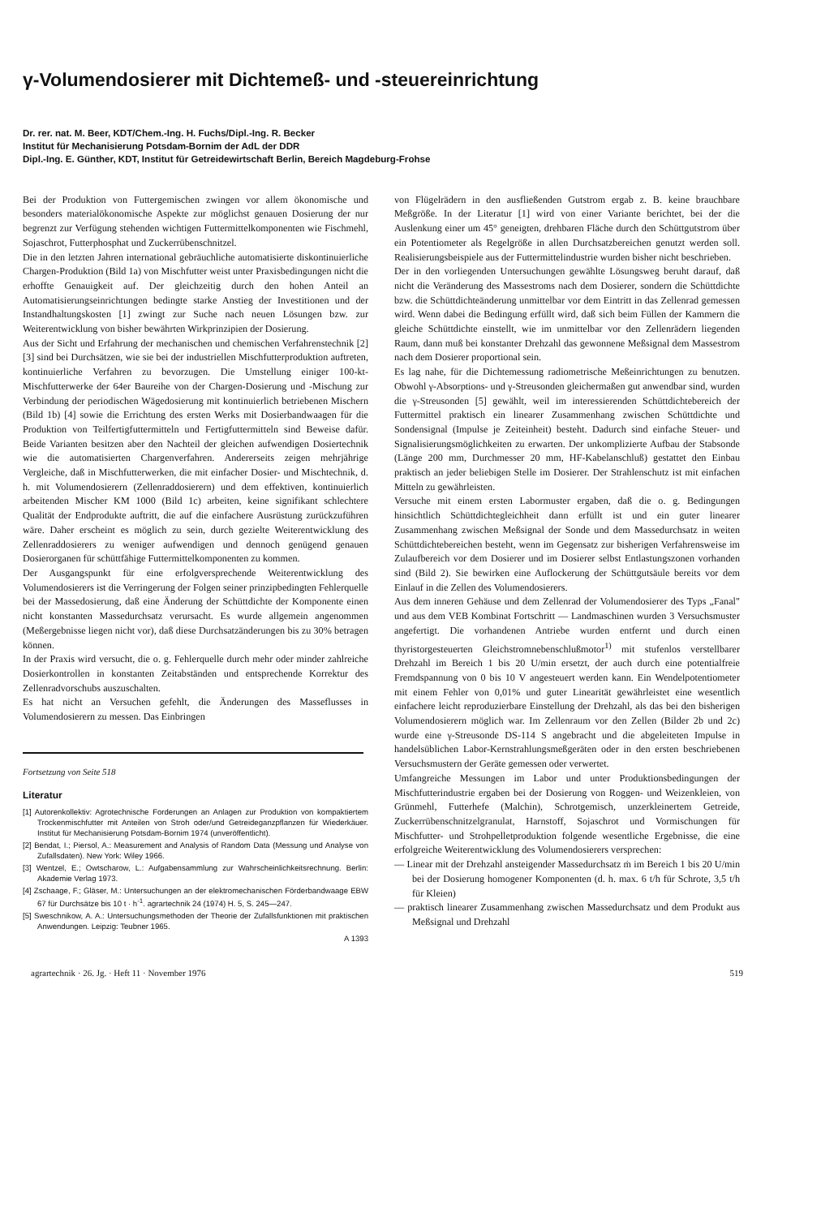γ-Volumendosierer mit Dichtemeß- und -steuereinrichtung
Dr. rer. nat. M. Beer, KDT/Chem.-Ing. H. Fuchs/Dipl.-Ing. R. Becker
Institut für Mechanisierung Potsdam-Bornim der AdL der DDR
Dipl.-Ing. E. Günther, KDT, Institut für Getreidewirtschaft Berlin, Bereich Magdeburg-Frohse
Bei der Produktion von Futtergemischen zwingen vor allem ökonomische und besonders materialökonomische Aspekte zur möglichst genauen Dosierung der nur begrenzt zur Verfügung stehenden wichtigen Futtermittelkomponenten wie Fischmehl, Sojaschrot, Futterphosphat und Zuckerrübenschnitzel.
Die in den letzten Jahren international gebräuchliche automatisierte diskontinuierliche Chargen-Produktion (Bild 1a) von Mischfutter weist unter Praxisbedingungen nicht die erhoffte Genauigkeit auf. Der gleichzeitig durch den hohen Anteil an Automatisierungseinrichtungen bedingte starke Anstieg der Investitionen und der Instandhaltungskosten [1] zwingt zur Suche nach neuen Lösungen bzw. zur Weiterentwicklung von bisher bewährten Wirkprinzipien der Dosierung.
Aus der Sicht und Erfahrung der mechanischen und chemischen Verfahrenstechnik [2] [3] sind bei Durchsätzen, wie sie bei der industriellen Mischfutterproduktion auftreten, kontinuierliche Verfahren zu bevorzugen. Die Umstellung einiger 100-kt-Mischfutterwerke der 64er Baureihe von der Chargen-Dosierung und -Mischung zur Verbindung der periodischen Wägedosierung mit kontinuierlich betriebenen Mischern (Bild 1b) [4] sowie die Errichtung des ersten Werks mit Dosierbandwaagen für die Produktion von Teilfertigfuttermitteln und Fertigfuttermitteln sind Beweise dafür. Beide Varianten besitzen aber den Nachteil der gleichen aufwendigen Dosiertechnik wie die automatisierten Chargenverfahren. Andererseits zeigen mehrjährige Vergleiche, daß in Mischfutterwerken, die mit einfacher Dosier- und Mischtechnik, d. h. mit Volumendosierern (Zellenraddosierern) und dem effektiven, kontinuierlich arbeitenden Mischer KM 1000 (Bild 1c) arbeiten, keine signifikant schlechtere Qualität der Endprodukte auftritt, die auf die einfachere Ausrüstung zurückzuführen wäre. Daher erscheint es möglich zu sein, durch gezielte Weiterentwicklung des Zellenraddosierers zu weniger aufwendigen und dennoch genügend genauen Dosierorganen für schüttfähige Futtermittelkomponenten zu kommen.
Der Ausgangspunkt für eine erfolgversprechende Weiterentwicklung des Volumendosierers ist die Verringerung der Folgen seiner prinzipbedingten Fehlerquelle bei der Massedosierung, daß eine Änderung der Schüttdichte der Komponente einen nicht konstanten Massedurchsatz verursacht. Es wurde allgemein angenommen (Meßergebnisse liegen nicht vor), daß diese Durchsatzänderungen bis zu 30% betragen können.
In der Praxis wird versucht, die o. g. Fehlerquelle durch mehr oder minder zahlreiche Dosierkontrollen in konstanten Zeitabständen und entsprechende Korrektur des Zellenradvorschubs auszuschalten.
Es hat nicht an Versuchen gefehlt, die Änderungen des Masseflusses in Volumendosierern zu messen. Das Einbringen
Fortsetzung von Seite 518
Literatur
[1] Autorenkollektiv: Agrotechnische Forderungen an Anlagen zur Produktion von kompaktiertem Trockenmischfutter mit Anteilen von Stroh oder/und Getreideganzpflanzen für Wiederkäuer. Institut für Mechanisierung Potsdam-Bornim 1974 (unveröffentlicht).
[2] Bendat, I.; Piersol, A.: Measurement and Analysis of Random Data (Messung und Analyse von Zufallsdaten). New York: Wiley 1966.
[3] Wentzel, E.; Owtscharow, L.: Aufgabensammlung zur Wahrscheinlichkeitsrechnung. Berlin: Akademie Verlag 1973.
[4] Zschaage, F.; Gläser, M.: Untersuchungen an der elektromechanischen Förderbandwaage EBW 67 für Durchsätze bis 10 t · h<sup>-1</sup>. agrartechnik 24 (1974) H. 5, S. 245—247.
[5] Sweschnikow, A. A.: Untersuchungsmethoden der Theorie der Zufallsfunktionen mit praktischen Anwendungen. Leipzig: Teubner 1965.
A 1393
von Flügelrädern in den ausfließenden Gutstrom ergab z. B. keine brauchbare Meßgröße. In der Literatur [1] wird von einer Variante berichtet, bei der die Auslenkung einer um 45° geneigten, drehbaren Fläche durch den Schüttgutstrom über ein Potentiometer als Regelgröße in allen Durchsatzbereichen genutzt werden soll. Realisierungsbeispiele aus der Futtermittelindustrie wurden bisher nicht beschrieben.
Der in den vorliegenden Untersuchungen gewählte Lösungsweg beruht darauf, daß nicht die Veränderung des Massestroms nach dem Dosierer, sondern die Schüttdichte bzw. die Schüttdichteänderung unmittelbar vor dem Eintritt in das Zellenrad gemessen wird. Wenn dabei die Bedingung erfüllt wird, daß sich beim Füllen der Kammern die gleiche Schüttdichte einstellt, wie im unmittelbar vor den Zellenrädern liegenden Raum, dann muß bei konstanter Drehzahl das gewonnene Meßsignal dem Massestrom nach dem Dosierer proportional sein.
Es lag nahe, für die Dichtemessung radiometrische Meßeinrichtungen zu benutzen. Obwohl γ-Absorptions- und γ-Streusonden gleichermaßen gut anwendbar sind, wurden die γ-Streusonden [5] gewählt, weil im interessierenden Schüttdichtebereich der Futtermittel praktisch ein linearer Zusammenhang zwischen Schüttdichte und Sondensignal (Impulse je Zeiteinheit) besteht. Dadurch sind einfache Steuer- und Signalisierungsmöglichkeiten zu erwarten. Der unkomplizierte Aufbau der Stabsonde (Länge 200 mm, Durchmesser 20 mm, HF-Kabelanschluß) gestattet den Einbau praktisch an jeder beliebigen Stelle im Dosierer. Der Strahlenschutz ist mit einfachen Mitteln zu gewährleisten.
Versuche mit einem ersten Labormuster ergaben, daß die o. g. Bedingungen hinsichtlich Schüttdichtegleichheit dann erfüllt ist und ein guter linearer Zusammenhang zwischen Meßsignal der Sonde und dem Massedurchsatz in weiten Schüttdichtebereichen besteht, wenn im Gegensatz zur bisherigen Verfahrensweise im Zulaufbereich vor dem Dosierer und im Dosierer selbst Entlastungszonen vorhanden sind (Bild 2). Sie bewirken eine Auflockerung der Schüttgutsäule bereits vor dem Einlauf in die Zellen des Volumendosierers.
Aus dem inneren Gehäuse und dem Zellenrad der Volumendosierer des Typs „Fanal" und aus dem VEB Kombinat Fortschritt — Landmaschinen wurden 3 Versuchsmuster angefertigt. Die vorhandenen Antriebe wurden entfernt und durch einen thyristorgesteuerten Gleichstromnebenschlußmotor<sup>1)</sup> mit stufenlos verstellbarer Drehzahl im Bereich 1 bis 20 U/min ersetzt, der auch durch eine potentialfreie Fremdspannung von 0 bis 10 V angesteuert werden kann. Ein Wendelpotentiometer mit einem Fehler von 0,01% und guter Linearität gewährleistet eine wesentlich einfachere leicht reproduzierbare Einstellung der Drehzahl, als das bei den bisherigen Volumendosierern möglich war. Im Zellenraum vor den Zellen (Bilder 2b und 2c) wurde eine γ-Streusonde DS-114 S angebracht und die abgeleiteten Impulse in handelsüblichen Labor-Kernstrahlungsmeßgeräten oder in den ersten beschriebenen Versuchsmustern der Geräte gemessen oder verwertet.
Umfangreiche Messungen im Labor und unter Produktionsbedingungen der Mischfutterindustrie ergaben bei der Dosierung von Roggen- und Weizenkleien, von Grünmehl, Futterhefe (Malchin), Schrotgemisch, unzerkleinertem Getreide, Zuckerrübenschnitzelgranulat, Harnstoff, Sojaschrot und Vormischungen für Mischfutter- und Strohpelletproduktion folgende wesentliche Ergebnisse, die eine erfolgreiche Weiterentwicklung des Volumendosierers versprechen:
— Linear mit der Drehzahl ansteigender Massedurchsatz ṁ im Bereich 1 bis 20 U/min bei der Dosierung homogener Komponenten (d. h. max. 6 t/h für Schrote, 3,5 t/h für Kleien)
— praktisch linearer Zusammenhang zwischen Massedurchsatz und dem Produkt aus Meßsignal und Drehzahl
agrartechnik · 26. Jg. · Heft 11 · November 1976 519